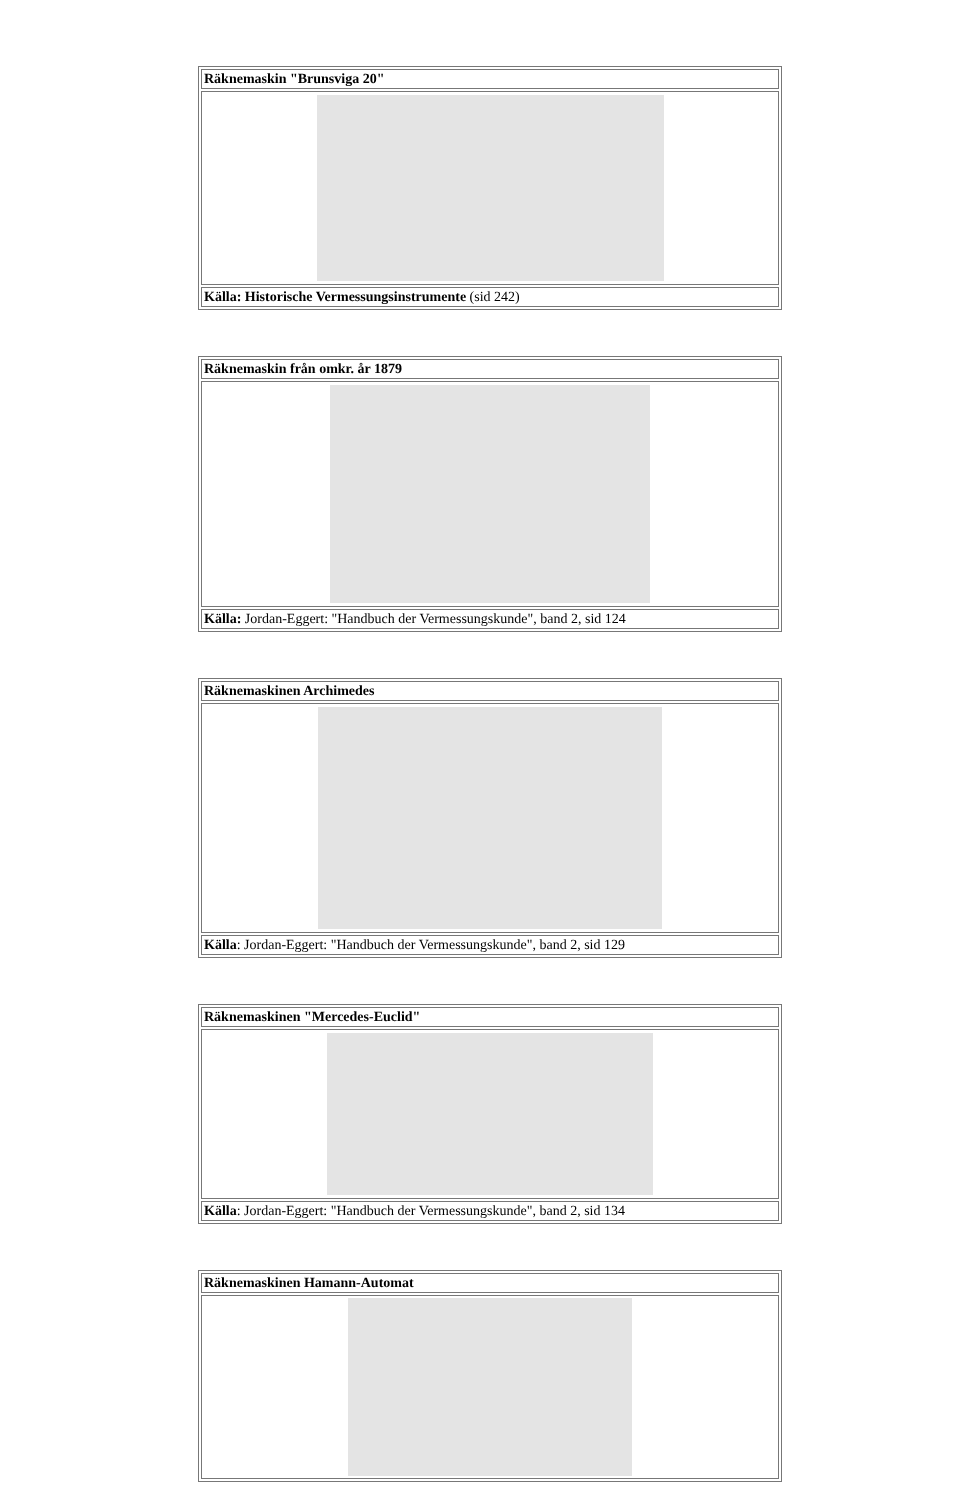| Räknemaskin "Brunsviga 20" |
| Källa: Historische Vermessungsinstrumente (sid 242) |
| Räknemaskin från omkr. år 1879 |
| Källa: Jordan-Eggert: "Handbuch der Vermessungskunde", band 2, sid 124 |
| Räknemaskinen Archimedes |
| Källa : Jordan-Eggert: "Handbuch der Vermessungskunde", band 2, sid 129 |
| Räknemaskinen "Mercedes-Euclid" |
| Källa : Jordan-Eggert: "Handbuch der Vermessungskunde", band 2, sid 134 |
| Räknemaskinen Hamann-Automat |